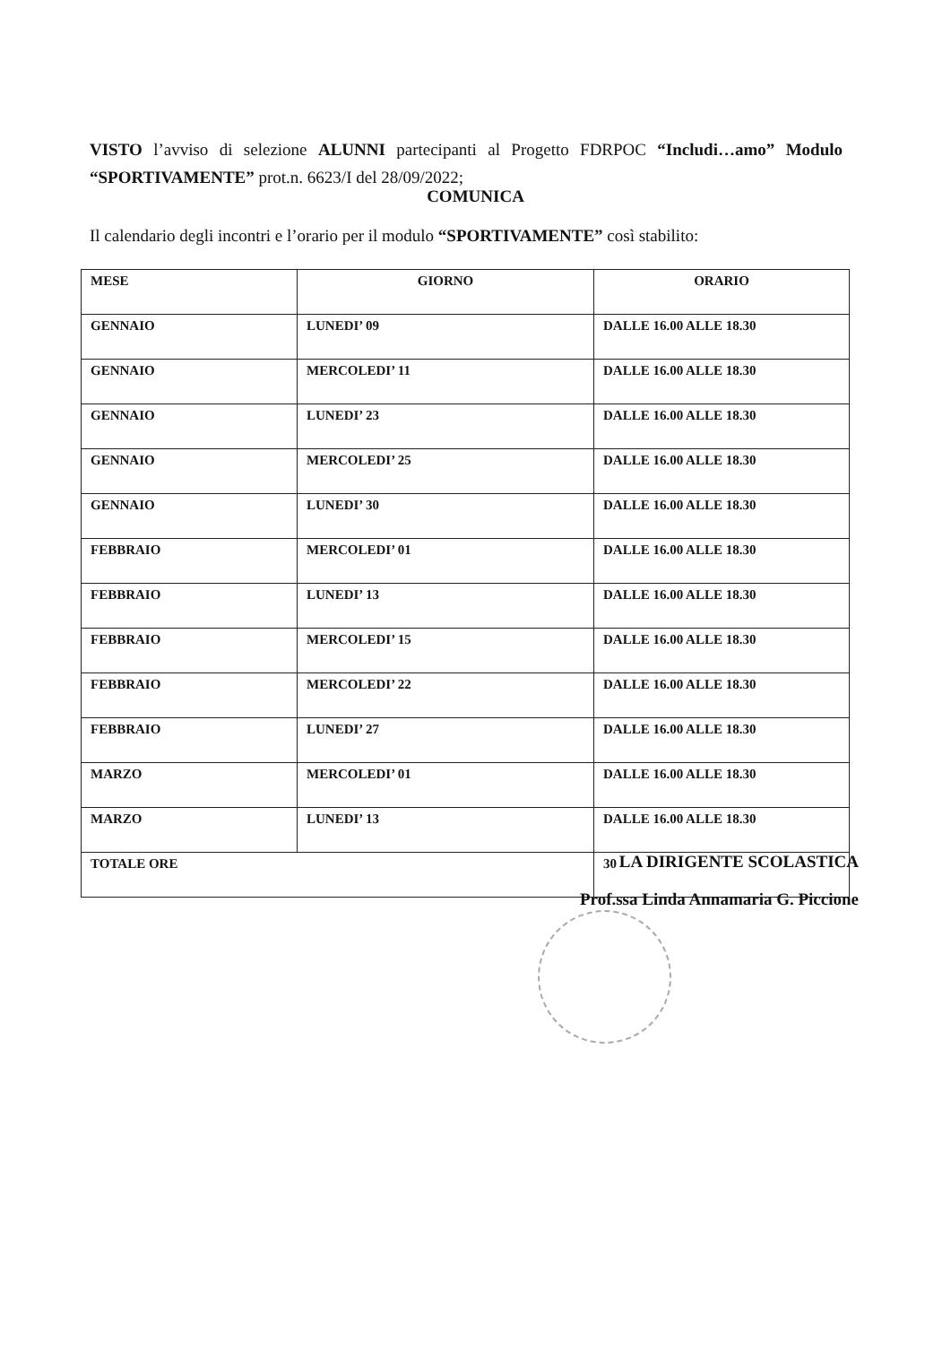VISTO l’avviso di selezione ALUNNI partecipanti al Progetto FDRPOC “Includi…amo” Modulo “SPORTIVAMENTE” prot.n. 6623/I del 28/09/2022;
COMUNICA
Il calendario degli incontri e l’orario per il modulo “SPORTIVAMENTE” così stabilito:
| MESE | GIORNO | ORARIO |
| --- | --- | --- |
| GENNAIO | LUNEDI’ 09 | DALLE 16.00 ALLE 18.30 |
| GENNAIO | MERCOLEDI’ 11 | DALLE 16.00 ALLE 18.30 |
| GENNAIO | LUNEDI’ 23 | DALLE 16.00 ALLE 18.30 |
| GENNAIO | MERCOLEDI’ 25 | DALLE 16.00 ALLE 18.30 |
| GENNAIO | LUNEDI’ 30 | DALLE 16.00 ALLE 18.30 |
| FEBBRAIO | MERCOLEDI’ 01 | DALLE 16.00 ALLE 18.30 |
| FEBBRAIO | LUNEDI’ 13 | DALLE 16.00 ALLE 18.30 |
| FEBBRAIO | MERCOLEDI’ 15 | DALLE 16.00 ALLE 18.30 |
| FEBBRAIO | MERCOLEDI’ 22 | DALLE 16.00 ALLE 18.30 |
| FEBBRAIO | LUNEDI’ 27 | DALLE 16.00 ALLE 18.30 |
| MARZO | MERCOLEDI’ 01 | DALLE 16.00 ALLE 18.30 |
| MARZO | LUNEDI’ 13 | DALLE 16.00 ALLE 18.30 |
| TOTALE ORE | | 30 |
LA DIRIGENTE SCOLASTICA
Prof.ssa Linda Annamaria G. Piccione